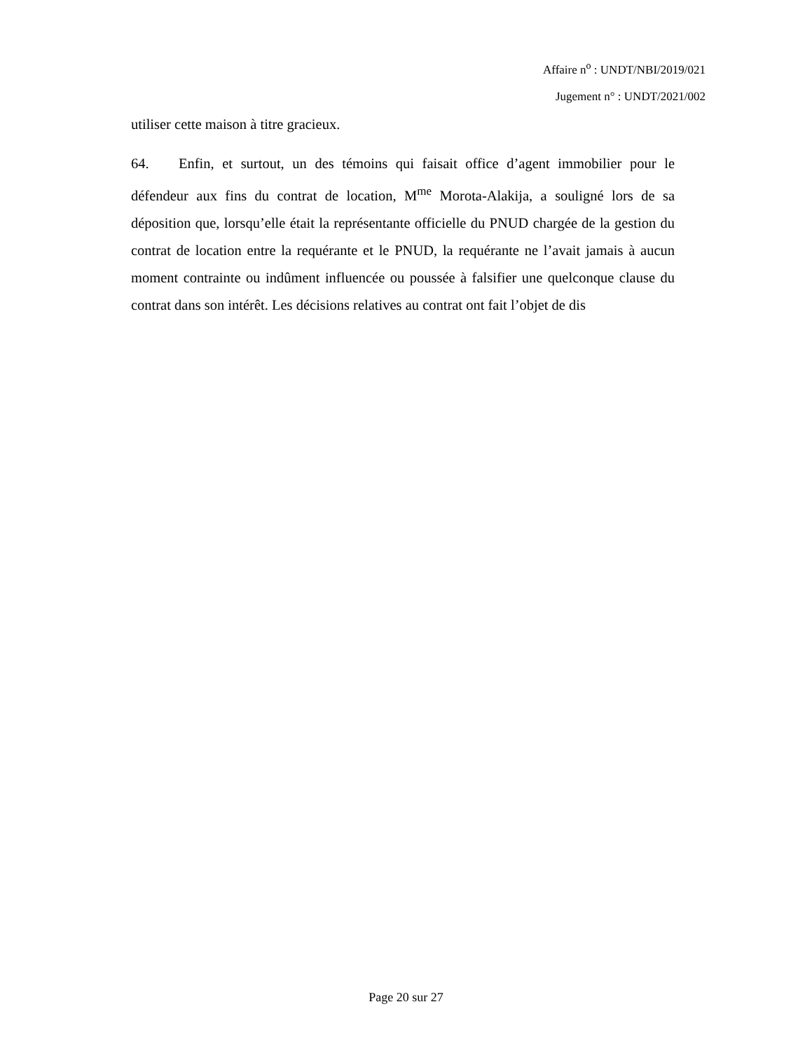Affaire n<sup>o</sup> : UNDT/NBI/2019/021
Jugement n° : UNDT/2021/002
utiliser cette maison à titre gracieux.
64. Enfin, et surtout, un des témoins qui faisait office d’agent immobilier pour le défendeur aux fins du contrat de location, M<sup>me</sup> Morota-Alakija, a souligné lors de sa déposition que, lorsqu’elle était la représentante officielle du PNUD chargée de la gestion du contrat de location entre la requérante et le PNUD, la requérante ne l’avait jamais à aucun moment contrainte ou indûment influencée ou poussée à falsifier une quelconque clause du contrat dans son intérêt. Les décisions relatives au contrat ont fait l’objet de dis
Page 20 sur 27